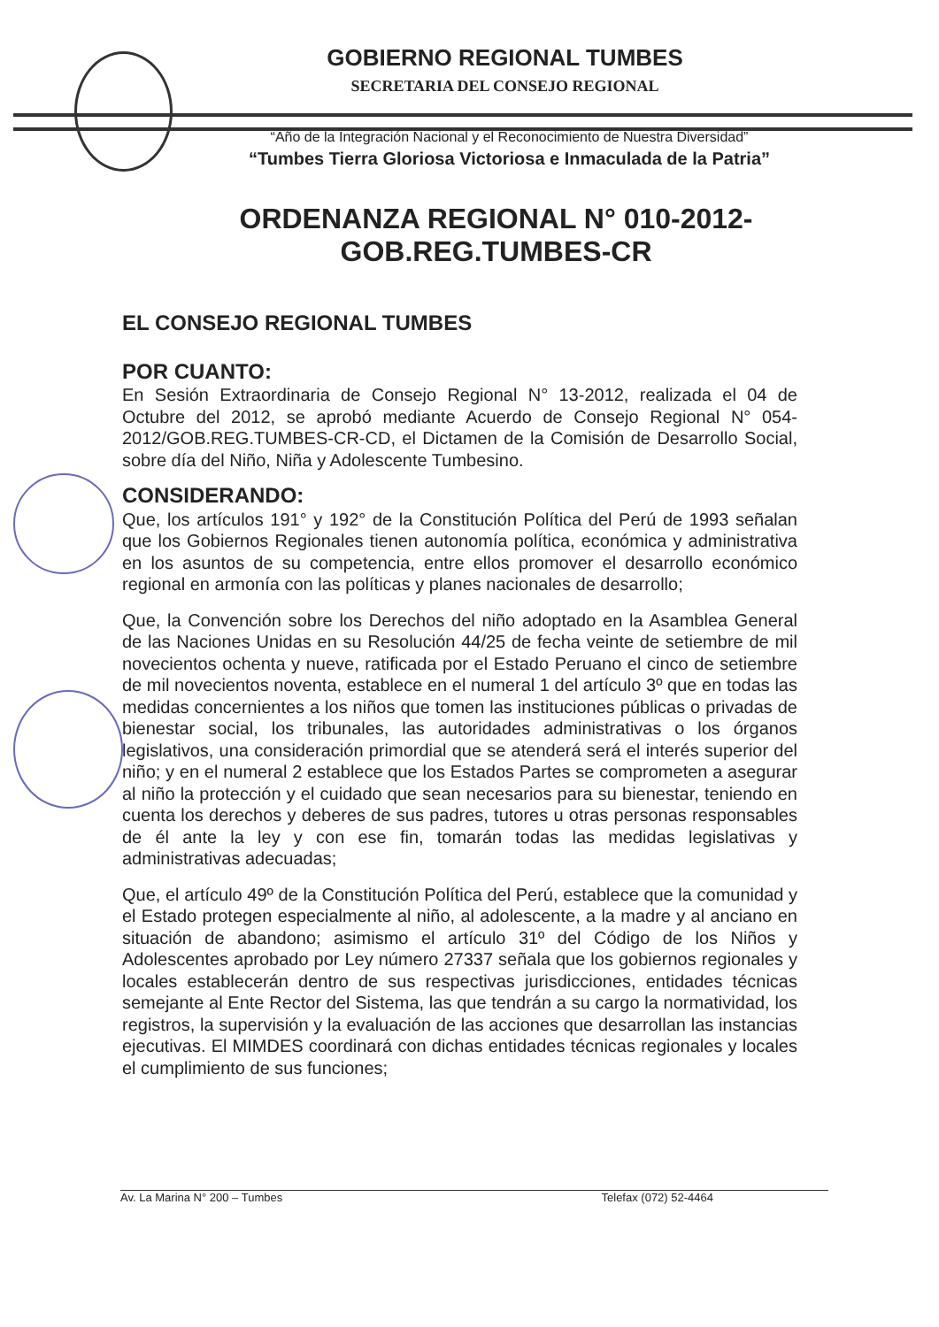GOBIERNO REGIONAL TUMBES
SECRETARIA DEL CONSEJO REGIONAL
“Año de la Integración Nacional y el Reconocimiento de Nuestra Diversidad”
“Tumbes Tierra Gloriosa Victoriosa e Inmaculada de la Patria”
ORDENANZA REGIONAL N° 010-2012-
GOB.REG.TUMBES-CR
EL CONSEJO REGIONAL TUMBES
POR CUANTO:
En Sesión Extraordinaria de Consejo Regional N° 13-2012, realizada el 04 de Octubre del 2012, se aprobó mediante Acuerdo de Consejo Regional N° 054-2012/GOB.REG.TUMBES-CR-CD, el Dictamen de la Comisión de Desarrollo Social, sobre día del Niño, Niña y Adolescente Tumbesino.
CONSIDERANDO:
Que, los artículos 191° y 192° de la Constitución Política del Perú de 1993 señalan que los Gobiernos Regionales tienen autonomía política, económica y administrativa en los asuntos de su competencia, entre ellos promover el desarrollo económico regional en armonía con las políticas y planes nacionales de desarrollo;
Que, la Convención sobre los Derechos del niño adoptado en la Asamblea General de las Naciones Unidas en su Resolución 44/25 de fecha veinte de setiembre de mil novecientos ochenta y nueve, ratificada por el Estado Peruano el cinco de setiembre de mil novecientos noventa, establece en el numeral 1 del artículo 3º que en todas las medidas concernientes a los niños que tomen las instituciones públicas o privadas de bienestar social, los tribunales, las autoridades administrativas o los órganos legislativos, una consideración primordial que se atenderá será el interés superior del niño; y en el numeral 2 establece que los Estados Partes se comprometen a asegurar al niño la protección y el cuidado que sean necesarios para su bienestar, teniendo en cuenta los derechos y deberes de sus padres, tutores u otras personas responsables de él ante la ley y con ese fin, tomarán todas las medidas legislativas y administrativas adecuadas;
Que, el artículo 49º de la Constitución Política del Perú, establece que la comunidad y el Estado protegen especialmente al niño, al adolescente, a la madre y al anciano en situación de abandono; asimismo el artículo 31º del Código de los Niños y Adolescentes aprobado por Ley número 27337 señala que los gobiernos regionales y locales establecerán dentro de sus respectivas jurisdicciones, entidades técnicas semejante al Ente Rector del Sistema, las que tendrán a su cargo la normatividad, los registros, la supervisión y la evaluación de las acciones que desarrollan las instancias ejecutivas. El MIMDES coordinará con dichas entidades técnicas regionales y locales el cumplimiento de sus funciones;
Av. La Marina N° 200 – Tumbes Telefax (072) 52-4464